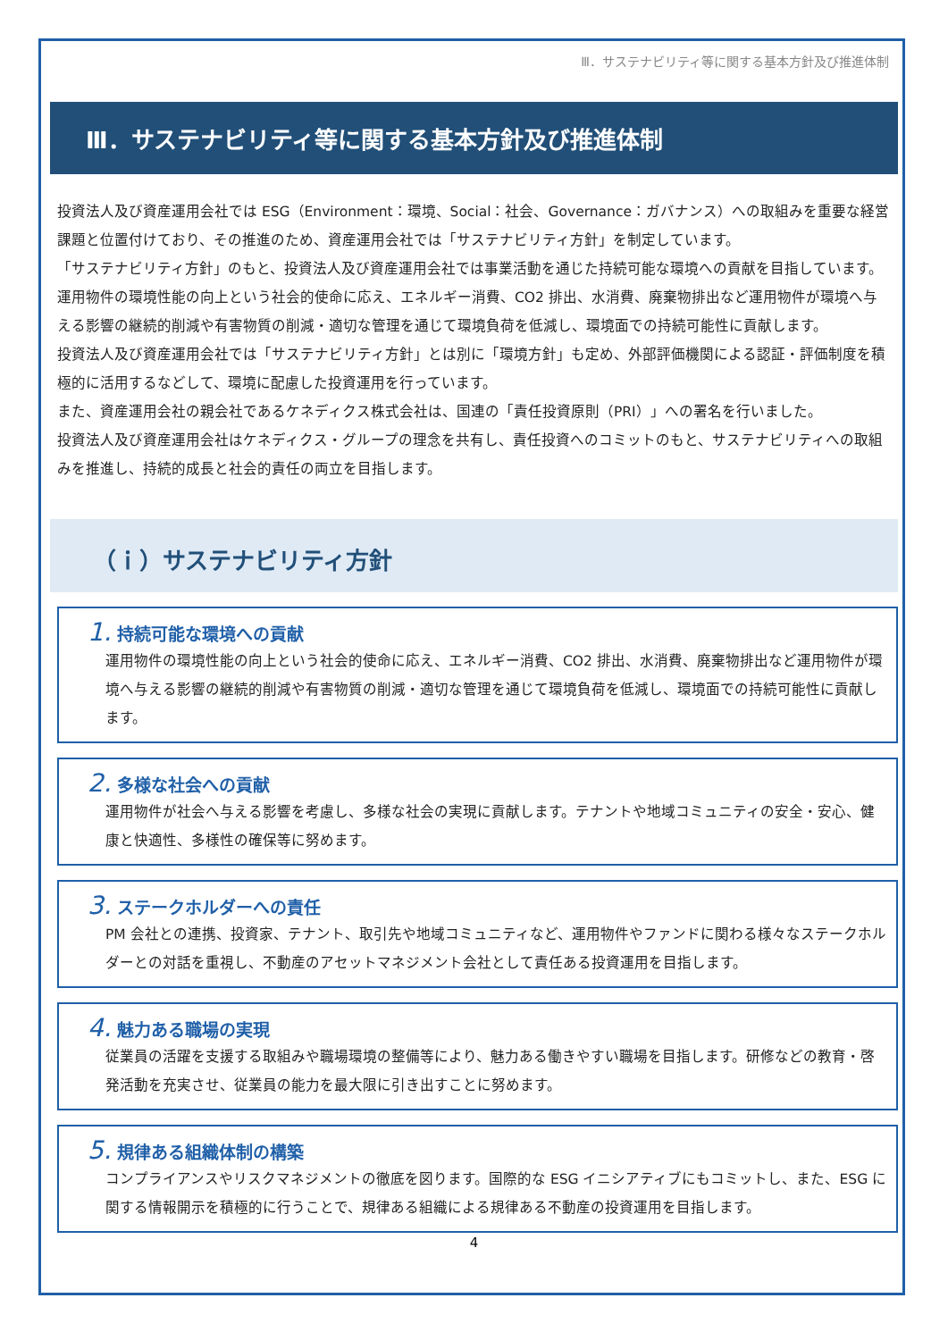Ⅲ．サステナビリティ等に関する基本方針及び推進体制
Ⅲ．サステナビリティ等に関する基本方針及び推進体制
投資法人及び資産運用会社では ESG（Environment：環境、Social：社会、Governance：ガバナンス）への取組みを重要な経営課題と位置付けており、その推進のため、資産運用会社では「サステナビリティ方針」を制定しています。
「サステナビリティ方針」のもと、投資法人及び資産運用会社では事業活動を通じた持続可能な環境への貢献を目指しています。運用物件の環境性能の向上という社会的使命に応え、エネルギー消費、CO2 排出、水消費、廃棄物排出など運用物件が環境へ与える影響の継続的削減や有害物質の削減・適切な管理を通じて環境負荷を低減し、環境面での持続可能性に貢献します。
投資法人及び資産運用会社では「サステナビリティ方針」とは別に「環境方針」も定め、外部評価機関による認証・評価制度を積極的に活用するなどして、環境に配慮した投資運用を行っています。
また、資産運用会社の親会社であるケネディクス株式会社は、国連の「責任投資原則（PRI）」への署名を行いました。
投資法人及び資産運用会社はケネディクス・グループの理念を共有し、責任投資へのコミットのもと、サステナビリティへの取組みを推進し、持続的成長と社会的責任の両立を目指します。
（ｉ）サステナビリティ方針
1. 持続可能な環境への貢献
運用物件の環境性能の向上という社会的使命に応え、エネルギー消費、CO2 排出、水消費、廃棄物排出など運用物件が環境へ与える影響の継続的削減や有害物質の削減・適切な管理を通じて環境負荷を低減し、環境面での持続可能性に貢献します。
2. 多様な社会への貢献
運用物件が社会へ与える影響を考慮し、多様な社会の実現に貢献します。テナントや地域コミュニティの安全・安心、健康と快適性、多様性の確保等に努めます。
3. ステークホルダーへの責任
PM 会社との連携、投資家、テナント、取引先や地域コミュニティなど、運用物件やファンドに関わる様々なステークホルダーとの対話を重視し、不動産のアセットマネジメント会社として責任ある投資運用を目指します。
4. 魅力ある職場の実現
従業員の活躍を支援する取組みや職場環境の整備等により、魅力ある働きやすい職場を目指します。研修などの教育・啓発活動を充実させ、従業員の能力を最大限に引き出すことに努めます。
5. 規律ある組織体制の構築
コンプライアンスやリスクマネジメントの徹底を図ります。国際的な ESG イニシアティブにもコミットし、また、ESG に関する情報開示を積極的に行うことで、規律ある組織による規律ある不動産の投資運用を目指します。
4